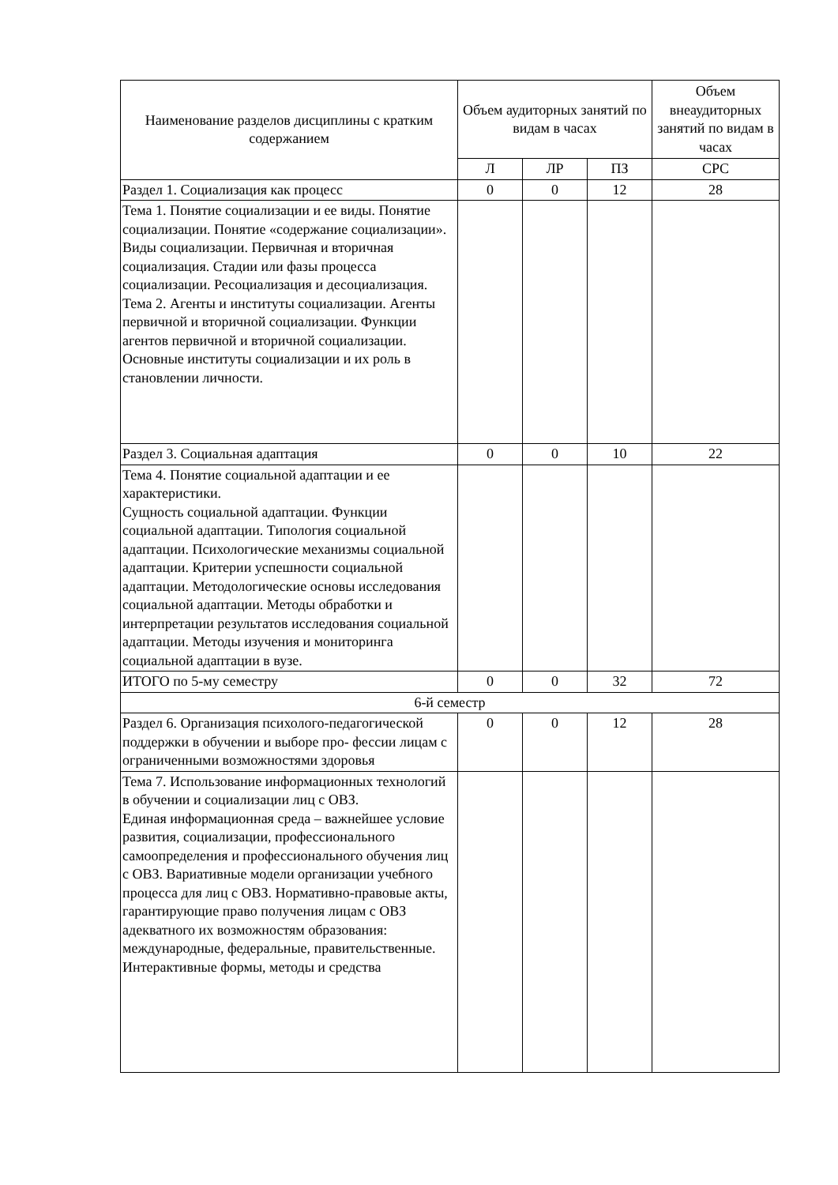| Наименование разделов дисциплины с кратким содержанием | Объем аудиторных занятий по видам в часах | | | Объем внеаудиторных занятий по видам в часах |
| --- | --- | --- | --- | --- |
| | Л | ЛР | ПЗ | СРС |
| Раздел 1. Социализация как процесс | 0 | 0 | 12 | 28 |
| Тема 1. Понятие социализации и ее виды. Понятие социализации. Понятие «содержание социализации». Виды социализации. Первичная и вторичная социализация. Стадии или фазы процесса социализации. Ресоциализация и десоциализация. Тема 2. Агенты и институты социализации. Агенты первичной и вторичной социализации. Функции агентов первичной и вторичной социализации. Основные институты социализации и их роль в становлении личности. | | | | |
| Раздел 3. Социальная адаптация | 0 | 0 | 10 | 22 |
| Тема 4. Понятие социальной адаптации и ее характеристики. Сущность социальной адаптации. Функции социальной адаптации. Типология социальной адаптации. Психологические механизмы социальной адаптации. Критерии успешности социальной адаптации. Методологические основы исследования социальной адаптации. Методы обработки и интерпретации результатов исследования социальной адаптации. Методы изучения и мониторинга социальной адаптации в вузе. | | | | |
| ИТОГО по 5-му семестру | 0 | 0 | 32 | 72 |
| 6-й семестр | | | | |
| Раздел 6. Организация психолого-педагогической поддержки в обучении и выборе про- фессии лицам с ограниченными возможностями здоровья | 0 | 0 | 12 | 28 |
| Тема 7. Использование информационных технологий в обучении и социализации лиц с ОВЗ. Единая информационная среда – важнейшее условие развития, социализации, профессионального самоопределения и профессионального обучения лиц с ОВЗ. Вариативные модели организации учебного процесса для лиц с ОВЗ. Нормативно-правовые акты, гарантирующие право получения лицам с ОВЗ адекватного их возможностям образования: международные, федеральные, правительственные. Интерактивные формы, методы и средства | | | | |